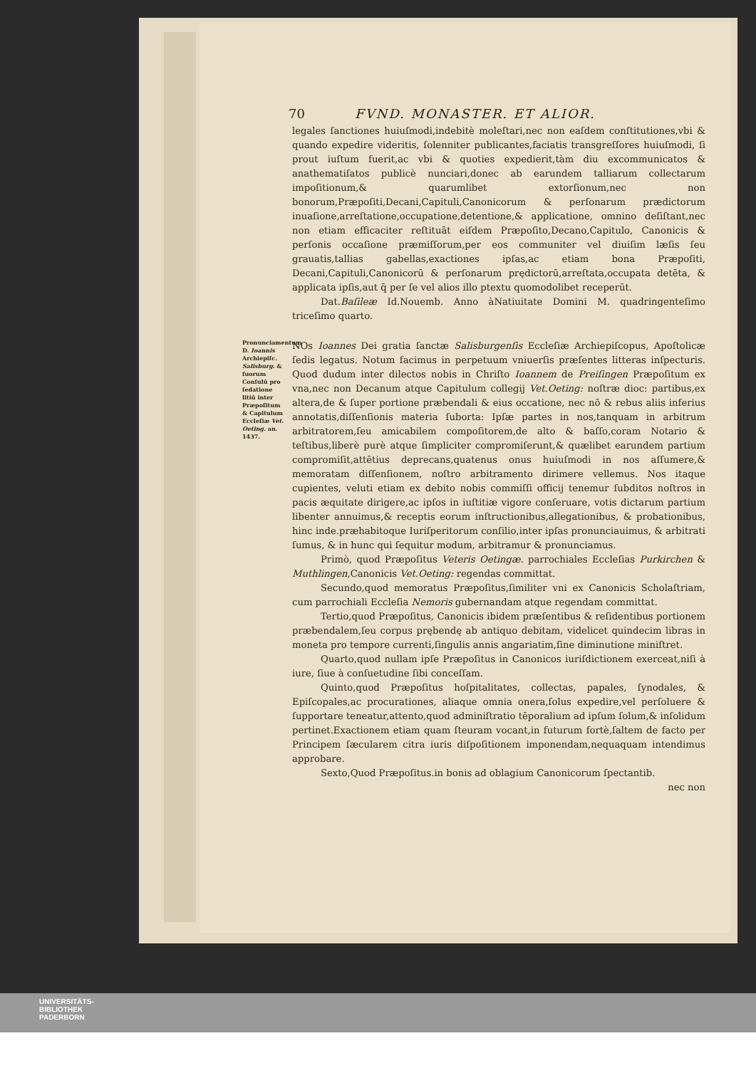70 FVND. MONASTER. ET ALIOR.
legales ſanctiones huiuſmodi,indebitè moleſtari,nec non eaſdem conſtitutiones,vbi & quando expedire videritis, ſolenniter publicantes,faciatis transgreſſores huiuſmodi, ſi prout iuſtum fuerit,ac vbi & quoties expedierit,tàm diu excommunicatos & anathematiſatos publicè nunciari,donec ab earundem talliarum collectarum impoſitionum,& quarumlibet extorſionum,nec non bonorum,Præpoſiti,Decani,Capituli,Canonicorum & perſonarum prædictorum inuaſione,arreſtatione,occupatione,detentione,& applicatione, omnino deſiſtant,nec non etiam efficaciter reſtituāt eiſdem Præpoſito,Decano,Capitulo, Canonicis & perſonis occaſione præmiſſorum,per eos communiter vel diuiſim læſis ſeu grauatis,tallias gabellas,exactiones ipſas,ac etiam bona Præpoſiti, Decani,Capituli,Canonicorū & perſonarum prędictorū,arreſtata,occupata detēta, & applicata ipſis,aut q̄ per ſe vel alios illo ptextu quomodolibet receperūt.
Dat.Baſileæ Id.Nouemb. Anno àNatiuitate Domini M. quadringenteſimo triceſimo quarto.
Pronunciamentum D. Ioannis Archiepiſc. Salisburg. & ſuorum Conſulū pro ſedatione litiū inter Præpoſitum & Capitulum Eccleſiæ Vet. Oeting. an. 1437.
NOs Ioannes Dei gratia ſanctæ Salisburgenſis Eccleſiæ Archiepiſcopus, Apoſtolicæ ſedis legatus. Notum facimus in perpetuum vniuerſis præſentes litteras inſpecturis. Quod dudum inter dilectos nobis in Chriſto Ioannem de Preiſingen Præpoſitum ex vna,nec non Decanum atque Capitulum collegij Vet.Oeting: noſtræ dioc: partibus,ex altera,de & ſuper portione præbendali & eius occatione, nec nō & rebus aliis inferius annotatis,diſſenſionis materia ſuborta: Ipſæ partes in nos,tanquam in arbitrum arbitratorem,ſeu amicabilem compoſitorem,de alto & baſſo,coram Notario & teſtibus,liberè purè atque ſimpliciter compromiſerunt,& quælibet earundem partium compromiſit,attētius deprecans,quatenus onus huiuſmodi in nos aſſumere,& memoratam diſſenſionem, noſtro arbitramento dirimere vellemus. Nos itaque cupientes, veluti etiam ex debito nobis commiſſi officij tenemur ſubditos noſtros in pacis æquitate dirigere,ac ipſos in iuſtitiæ vigore conſeruare, votis dictarum partium libenter annuimus,& receptis eorum inſtructionibus,allegationibus, & probationibus, hinc inde.præhabitoque Iuriſperitorum conſilio,inter ipſas pronunciauimus, & arbitrati ſumus, & in hunc qui ſequitur modum, arbitramur & pronunciamus.
Primò, quod Præpoſitus Veteris Oetingæ. parrochiales Eccleſias Purkirchen & Muthlingen,Canonicis Vet.Oeting: regendas committat.
Secundo,quod memoratus Præpoſitus,ſimiliter vni ex Canonicis Scholaſtriam, cum parrochiali Eccleſia Nemoris gubernandam atque regendam committat.
Tertio,quod Præpoſitus, Canonicis ibidem præſentibus & reſidentibus portionem præbendalem,ſeu corpus prębendę ab antiquo debitam, videlicet quindecim libras in moneta pro tempore currenti,ſingulis annis angariatim,ſine diminutione miniſtret.
Quarto,quod nullam ipſe Præpoſitus in Canonicos iuriſdictionem exerceat,niſi à iure, ſiue à conſuetudine ſibi conceſſam.
Quinto,quod Præpoſitus hoſpitalitates, collectas, papales, ſynodales, & Epiſcopales,ac procurationes, aliaque omnia onera,ſolus expedire,vel perſoluere & ſupportare teneatur,attento,quod adminiſtratio tēporalium ad ipſum ſolum,& inſolidum pertinet.Exactionem etiam quam ſteuram vocant,in futurum fortè,ſaltem de facto per Principem ſæcularem citra iuris diſpoſitionem imponendam,nequaquam intendimus approbare.
Sexto,Quod Præpoſitus.in bonis ad oblagium Canonicorum ſpectantib.
nec non
UNIVERSITÄTS-
BIBLIOTHEK
PADERBORN